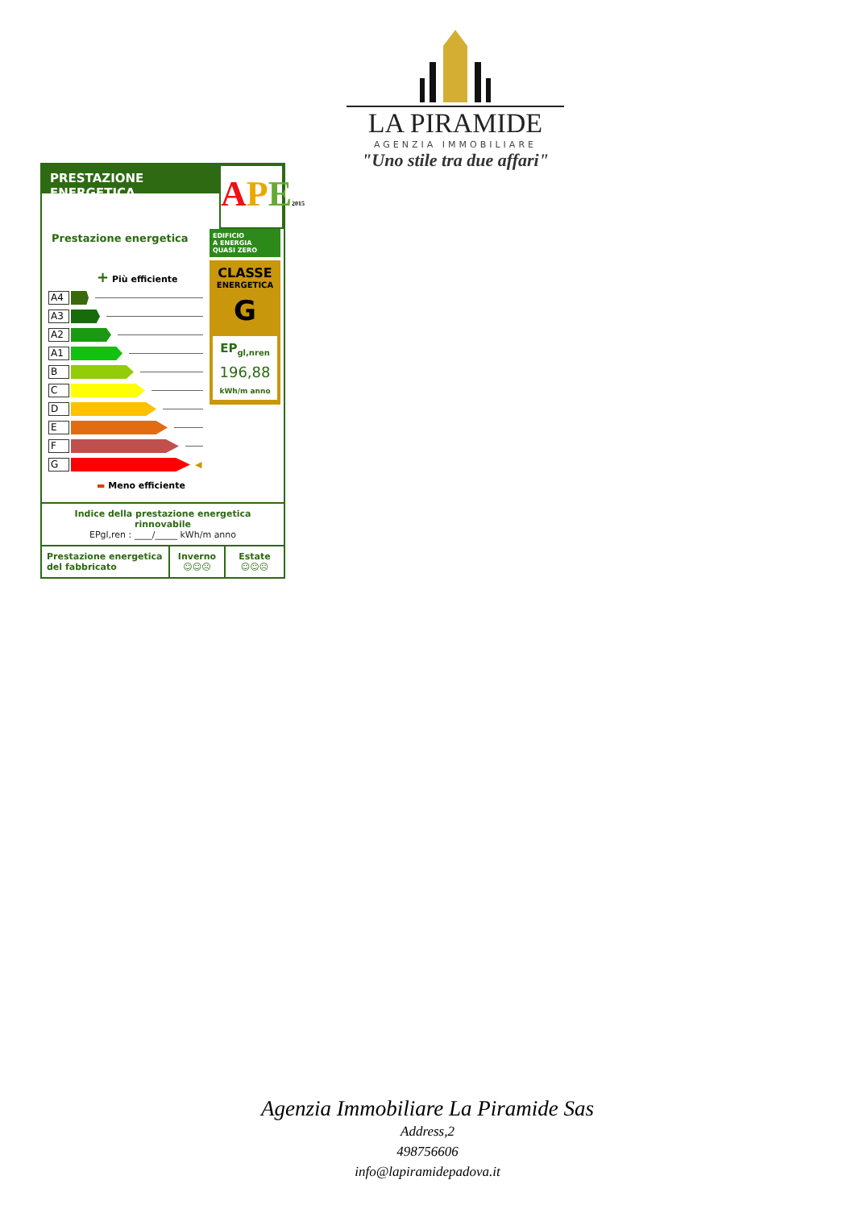LA PIRAMIDE
AGENZIA IMMOBILIARE
"Uno stile tra due affari"
PRESTAZIONE ENERGETICA
APE 2015
Prestazione energetica
+ Più efficiente
A4
A3
A2
A1
B
C
D
E
F
G
◀
▬ Meno efficiente
EDIFICIO
A ENERGIA
QUASI ZERO
CLASSE
ENERGETICA
G
EP<sub>gl,nren</sub>
196,88
kWh/m anno
Indice della prestazione energetica rinnovabile
EPgl,ren : ____/_____ kWh/m anno
Prestazione energetica
del fabbricato
Inverno
☺☺☹
Estate
☺☺☹
Agenzia Immobiliare La Piramide Sas
Address,2
498756606
info@lapiramidepadova.it